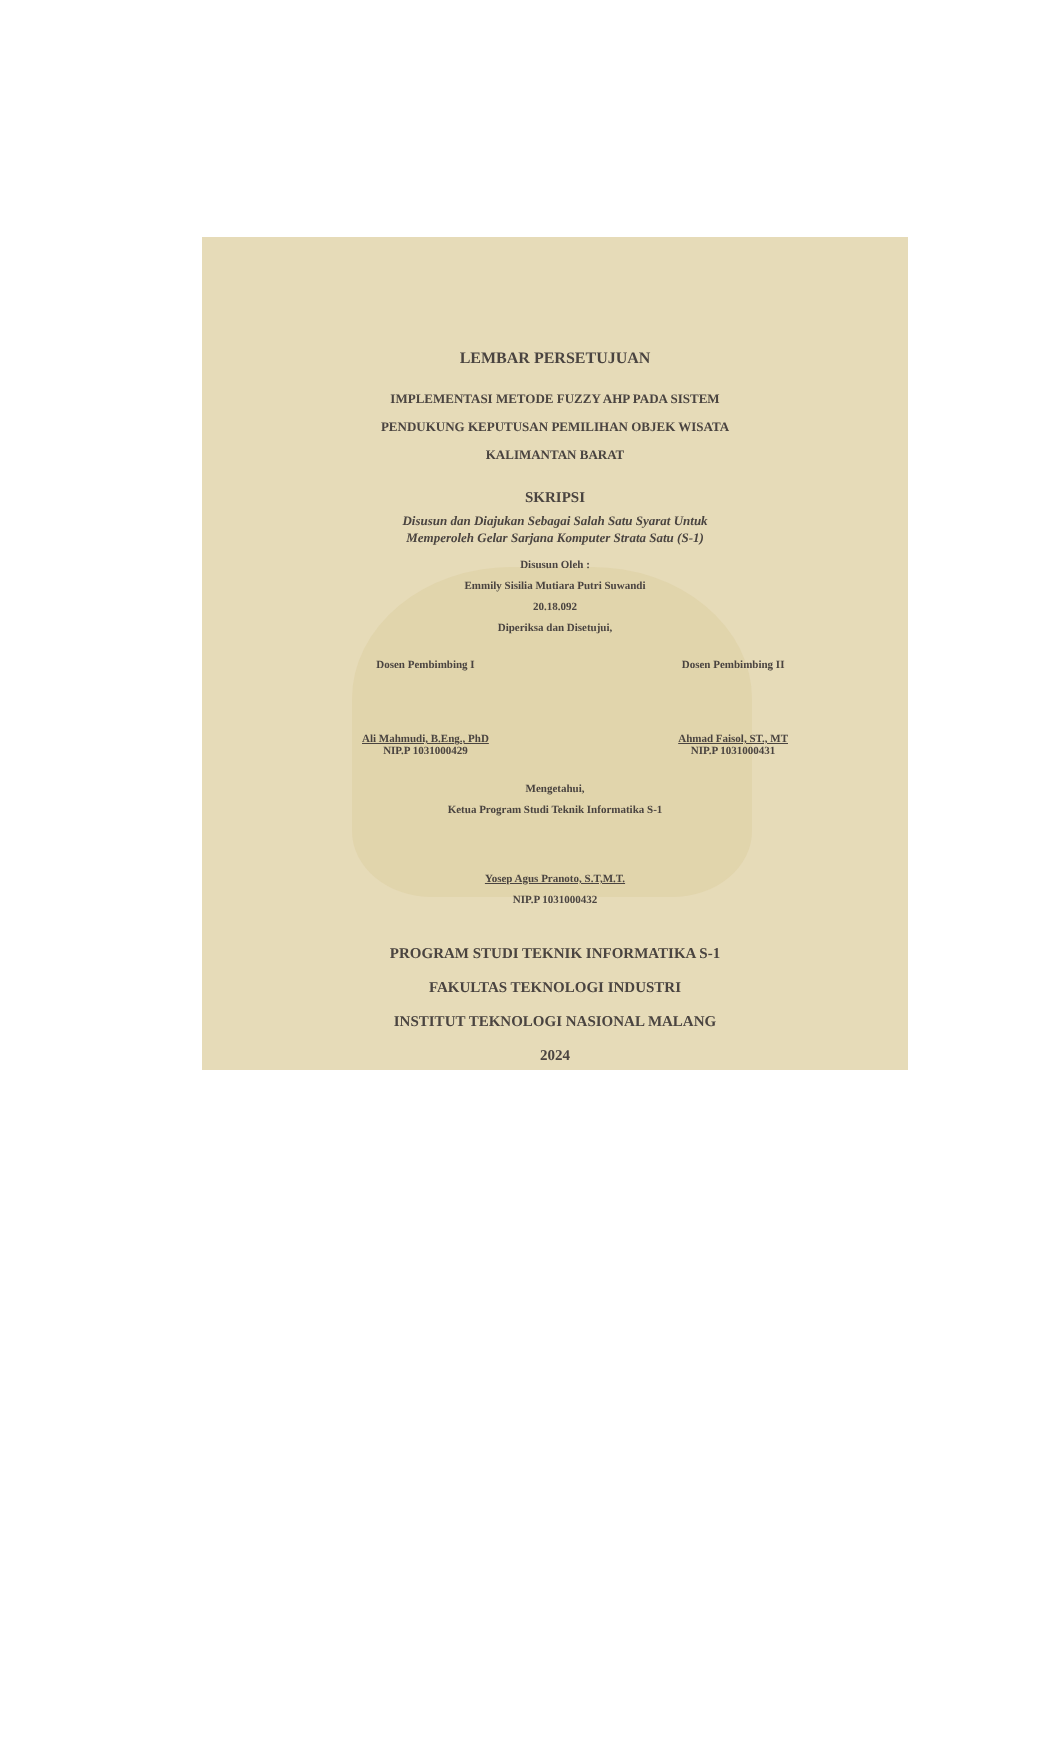LEMBAR PERSETUJUAN
IMPLEMENTASI METODE FUZZY AHP PADA SISTEM
PENDUKUNG KEPUTUSAN PEMILIHAN OBJEK WISATA
KALIMANTAN BARAT
SKRIPSI
Disusun dan Diajukan Sebagai Salah Satu Syarat Untuk
Memperoleh Gelar Sarjana Komputer Strata Satu (S-1)
Disusun Oleh :
Emmily Sisilia Mutiara Putri Suwandi
20.18.092
Diperiksa dan Disetujui,
Dosen Pembimbing I
Ali Mahmudi, B.Eng., PhD
NIP.P 1031000429
Dosen Pembimbing II
Ahmad Faisol, ST., MT
NIP.P 1031000431
Mengetahui,
Ketua Program Studi Teknik Informatika S-1
Yosep Agus Pranoto, S.T,M.T.
NIP.P 1031000432
PROGRAM STUDI TEKNIK INFORMATIKA S-1
FAKULTAS TEKNOLOGI INDUSTRI
INSTITUT TEKNOLOGI NASIONAL MALANG
2024